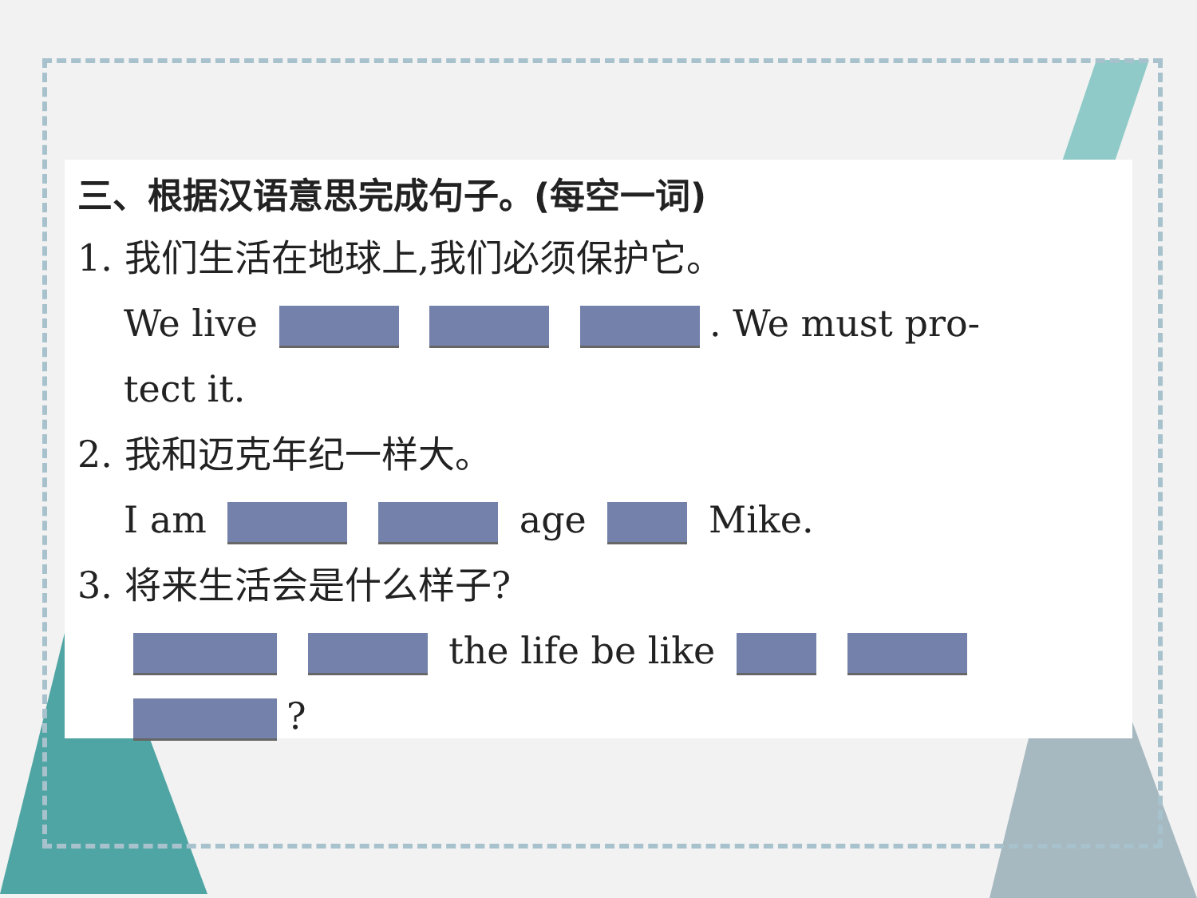三、根据汉语意思完成句子。(每空一词)
1. 我们生活在地球上,我们必须保护它。
We live . We must pro-
tect it.
2. 我和迈克年纪一样大。
I am age Mike.
3. 将来生活会是什么样子?
the life be like
?